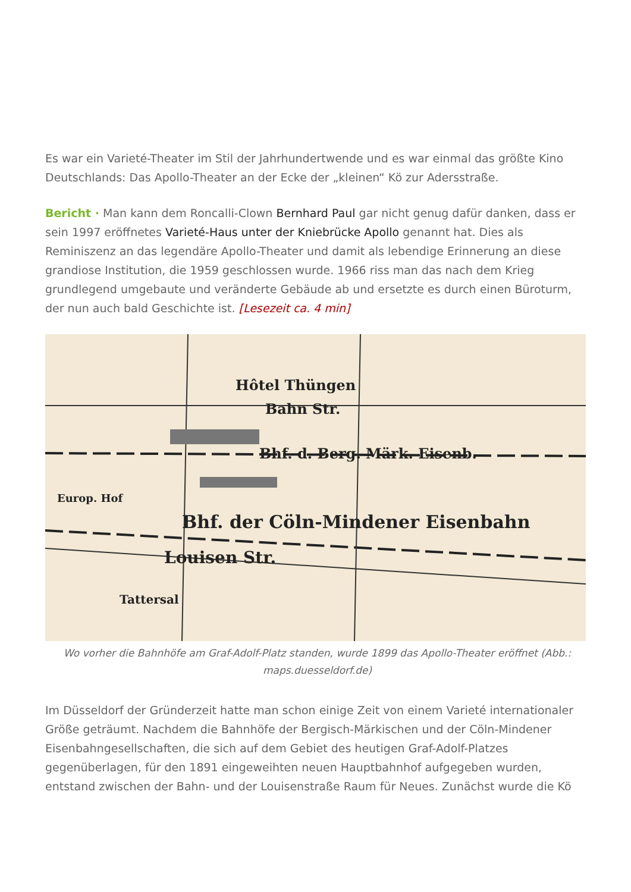Es war ein Varieté-Theater im Stil der Jahrhundertwende und es war einmal das größte Kino Deutschlands: Das Apollo-Theater an der Ecke der „kleinen“ Kö zur Adersstraße.
Bericht · Man kann dem Roncalli-Clown Bernhard Paul gar nicht genug dafür danken, dass er sein 1997 eröffnetes Varieté-Haus unter der Kniebrücke Apollo genannt hat. Dies als Reminiszenz an das legendäre Apollo-Theater und damit als lebendige Erinnerung an diese grandiose Institution, die 1959 geschlossen wurde. 1966 riss man das nach dem Krieg grundlegend umgebaute und veränderte Gebäude ab und ersetzte es durch einen Büroturm, der nun auch bald Geschichte ist. [Lesezeit ca. 4 min]
Hôtel Thüngen
Bahn Str.
Bhf. d. Berg. Märk. Eisenb.
Bhf. der Cöln-Mindener Eisenbahn
Louisen Str.
Tattersal
Europ. Hof
Wo vorher die Bahnhöfe am Graf-Adolf-Platz standen, wurde 1899 das Apollo-Theater eröffnet (Abb.: maps.duesseldorf.de)
Im Düsseldorf der Gründerzeit hatte man schon einige Zeit von einem Varieté internationaler Größe geträumt. Nachdem die Bahnhöfe der Bergisch-Märkischen und der Cöln-Mindener Eisenbahngesellschaften, die sich auf dem Gebiet des heutigen Graf-Adolf-Platzes gegenüberlagen, für den 1891 eingeweihten neuen Hauptbahnhof aufgegeben wurden, entstand zwischen der Bahn- und der Louisenstraße Raum für Neues. Zunächst wurde die Kö